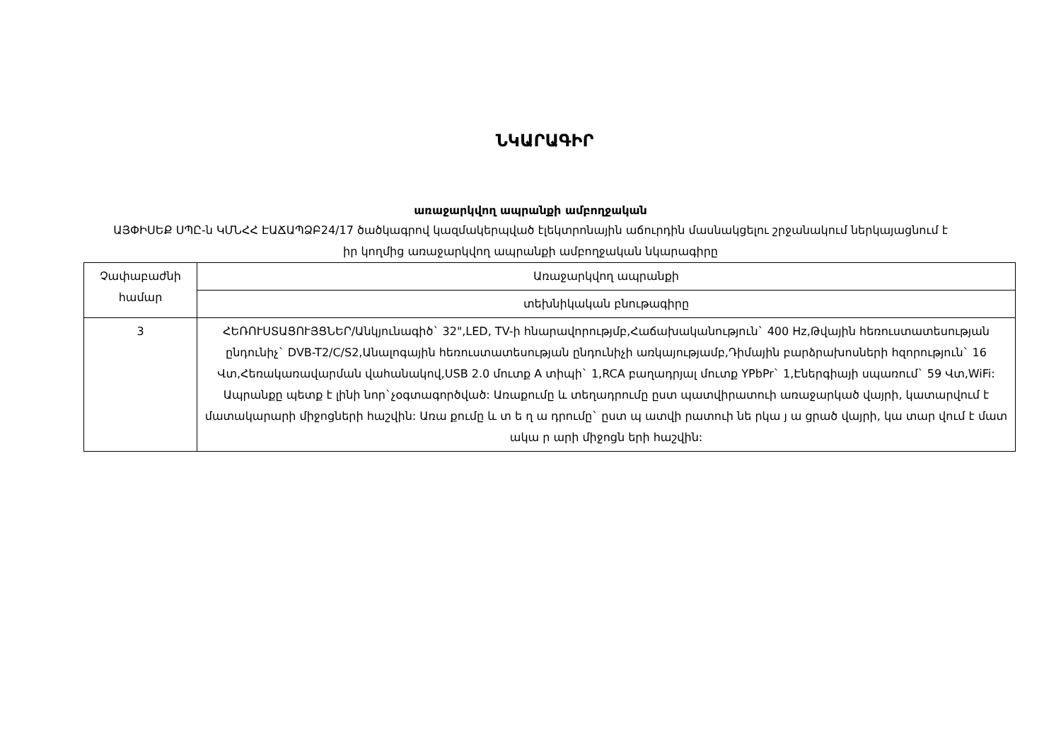ՆԿԱՐԱԳԻՐ
առաջարկվող ապրանքի ամբողջական
ԱՅՓԻՍԵՔ ՍՊԸ-ն ԿՄՆՀՀ ԷԱՃԱՊՁԲ24/17 ծածկագրով կազմակերպված էլեկտրոնային աճուրդին մասնակցելու շրջանակում ներկայացնում է իր կողմից առաջարկվող ապրանքի ամբողջական նկարագիրը
| Չափաբաժնի համար | Առաջարկվող ապրանքի |
| | տեխնիկական բնութագիրը |
| 3 | ՀԵՌՈՒՍՏԱՑՈՒՅՑՆԵՐ/Անկյունագիծ` 32",LED, TV-ի հնարավորությմբ,Հաճախականություն` 400 Hz,Թվային հեռուստատեսության ընդունիչ` DVB-T2/C/S2,Անալոգային հեռուստատեսության ընդունիչի առկայությամբ,Դիմային բարձրախոսների հզորություն` 16 Վտ,Հեռակառավարման վահանակով,USB 2.0 մուտք A տիպի` 1,RCA բաղադրյալ մուտք YPbPr` 1,Էներգիայի սպառում` 59 Վտ,WiFi: Ապրանքը պետք է լինի նոր`չօգտագործված: Առաքումը և տեղադրումը ըստ պատվիրատուի առաջարկած վայրի, կատարվում է մատակարարի միջոցների հաշվին: Առա քումը և տ ե ղ ա դրումը` ըստ պ ատվի րատուի նե րկա յ ա ցրած վայրի, կա տար վում է մատ ակա ր արի միջոցն երի հաշվին: |